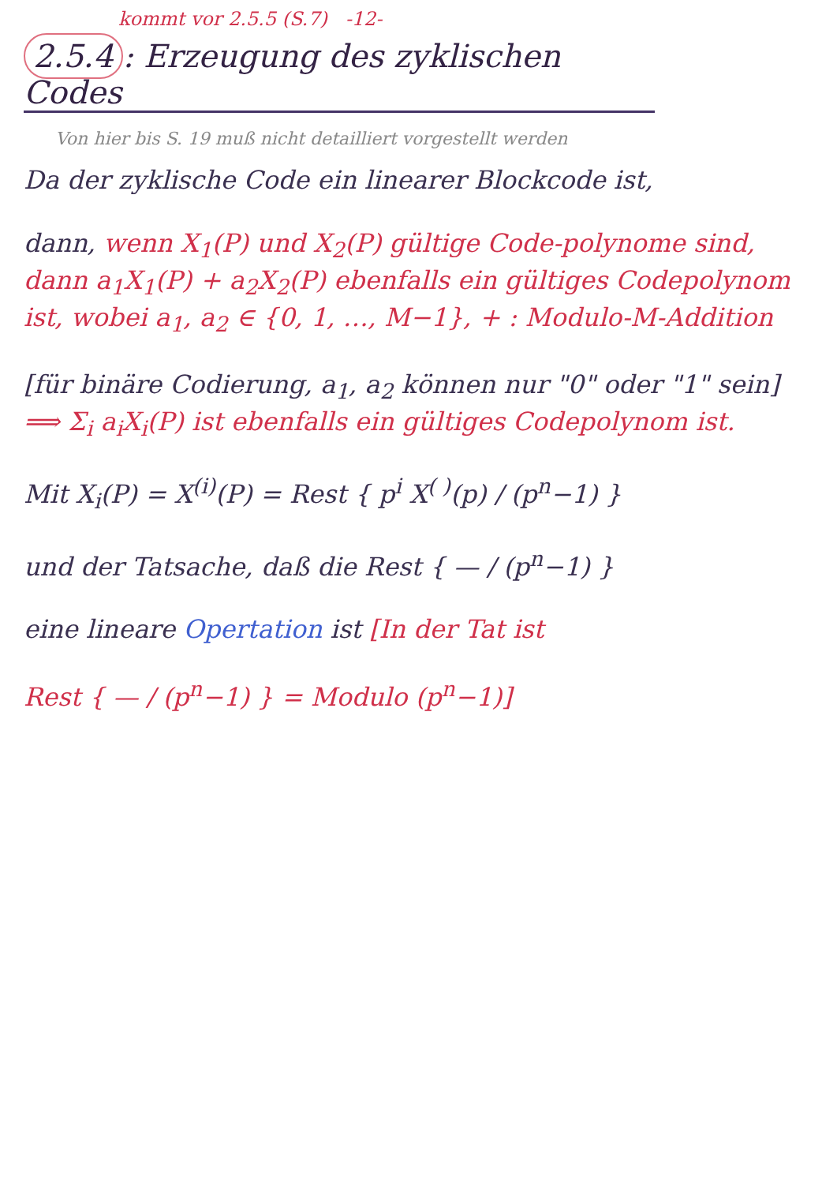kommt vor 2.5.5 (S.7) -12-
2.5.4: Erzeugung des zyklischen Codes
Von hier bis S. 19 muß nicht detailliert vorgestellt werden
Da der zyklische Code ein linearer Blockcode ist,
dann, wenn X<sub>1</sub>(P) und X<sub>2</sub>(P) gültige Code-polynome sind, dann a<sub>1</sub>X<sub>1</sub>(P) + a<sub>2</sub>X<sub>2</sub>(P) ebenfalls ein gültiges Codepolynom ist, wobei a<sub>1</sub>, a<sub>2</sub> ∈ {0, 1, …, M−1}, + : Modulo-M-Addition
[für binäre Codierung, a<sub>1</sub>, a<sub>2</sub> können nur "0" oder "1" sein] ⟹ Σ<sub>i</sub> a<sub>i</sub>X<sub>i</sub>(P) ist ebenfalls ein gültiges Codepolynom ist.
Mit X<sub>i</sub>(P) = X<sup>(i)</sup>(P) = Rest { p<sup>i</sup> X<sup>( )</sup>(p) / (p<sup>n</sup>−1) }
und der Tatsache, daß die Rest { — / (p<sup>n</sup>−1) }
eine lineare Opertation ist [In der Tat ist
Rest { — / (p<sup>n</sup>−1) } = Modulo (p<sup>n</sup>−1)]